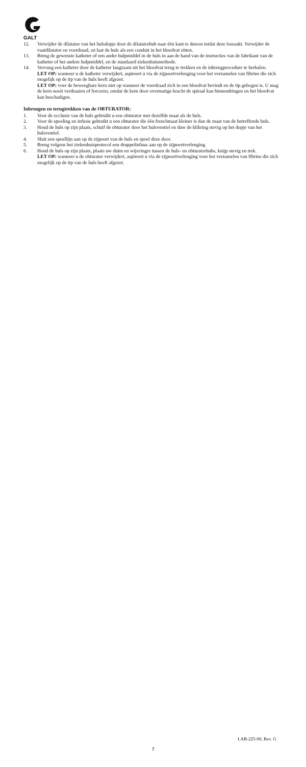GALT
12. Verwijder de dilatator van het hulsdopje door de dilatatorhub naar één kant te duwen totdat deze losraakt. Verwijder de vaatdilatator en voerdraad, en laat de huls als een conduit in het bloedvat zitten.
13. Breng de gewenste katheter of een ander hulpmiddel in de huls in aan de hand van de instructies van de fabrikant van de katheter of het andere hulpmiddel, en de standaard ziekenhuismethode.
14. Vervang een katheter door de katheter langzaam uit het bloedvat terug te trekken en de inbrengprocedure te herhalen.
LET OP: wanneer u de katheter verwijdert, aspireert u via de zijpoortverlenging voor het verzamelen van fibrine die zich mogelijk op de tip van de huls heeft afgezet.
LET OP: voer de beweegbare kern niet op wanneer de voerdraad zich in een bloedvat bevindt en de tip gebogen is. U mag de kern nooit verdraaien of forceren, omdat de kern door overmatige kracht de spiraal kan binnendringen en het bloedvat kan beschadigen.
Inbrengen en terugtrekken van de OBTURATOR:
1. Voor de occlusie van de huls gebruikt u een obturator met dezelfde maat als de huls.
2. Voor de spoeling en infusie gebruikt u een obturator die één frenchmaat kleiner is dan de maat van de betreffende huls.
3. Houd de huls op zijn plaats, schuif de obturator door het hulsventiel en duw de klikring stevig op het dopje van het hulsventiel.
4. Sluit een spoellijn aan op de zijpoort van de huls en spoel deze door.
5. Breng volgens het ziekenhuisprotocol een druppelinfuus aan op de zijpoortverlenging.
6. Houd de huls op zijn plaats, plaats uw duim en wijsvinger tussen de huls- en obturatorhubs, knijp stevig en trek.
LET OP: wanneer u de obturator verwijdert, aspireert u via de zijpoortverlenging voor het verzamelen van fibrine die zich mogelijk op de tip van de huls heeft afgezet.
LAB-225-00, Rev. G
7